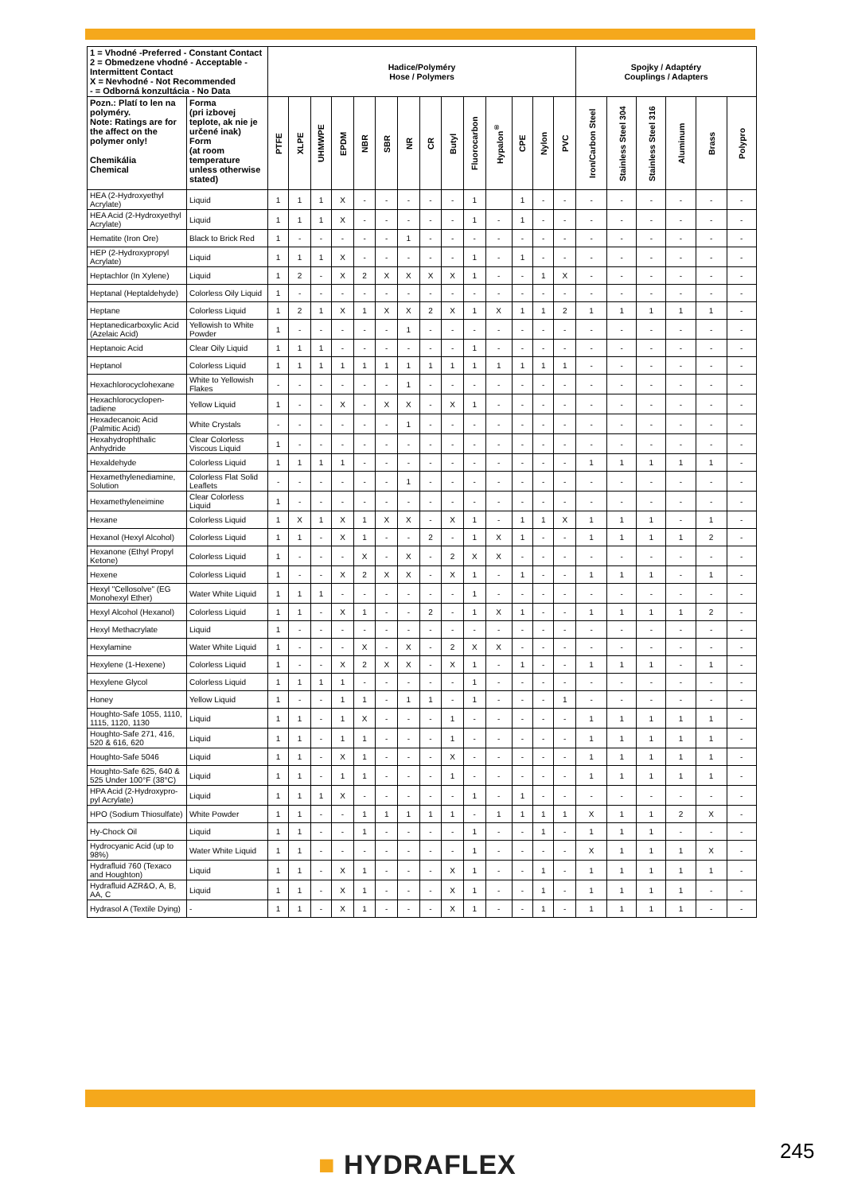| 1 = Vhodné -Preferred - Constant Contact 2 = Obmedzene vhodné - Acceptable - Intermittent Contact X = Nevhodné - Not Recommended - = Odborná konzultácia - No Data | | Hadice/Polyméry Hose / Polymers | | | | | | | | | | | | | | Spojky / Adaptéry Couplings / Adapters | | | | | |
| --- | --- | --- | --- | --- | --- | --- | --- | --- | --- | --- | --- | --- | --- | --- | --- | --- | --- | --- | --- | --- | --- |
| Pozn.: Platí to len na polyméry. Note: Ratings are for the affect on the polymer only! Chemikália Chemical | Forma (pri izbovej teplote, ak nie je určené inak) Form (at room temperature unless otherwise stated) | PTFE | XLPE | UHMWPE | EPDM | NBR | SBR | NR | CR | Butyl | Fluorocarbon | Hypalon<sup>®</sup> | CPE | Nylon | PVC | Iron/Carbon Steel | Stainless Steel 304 | Stainless Steel 316 | Aluminum | Brass | Polypro |
| HEA (2-Hydroxyethyl Acrylate) | Liquid | 1 | 1 | 1 | X | - | - | - | - | - | 1 | | 1 | - | - | - | - | - | - | - | - |
| HEA Acid (2-Hydroxyethyl Acrylate) | Liquid | 1 | 1 | 1 | X | - | - | - | - | - | 1 | - | 1 | - | - | - | - | - | - | - | - |
| Hematite (Iron Ore) | Black to Brick Red | 1 | - | - | - | - | - | 1 | - | - | - | - | - | - | - | - | - | - | - | - | - |
| HEP (2-Hydroxypropyl Acrylate) | Liquid | 1 | 1 | 1 | X | - | - | - | - | - | 1 | - | 1 | - | - | - | - | - | - | - | - |
| Heptachlor (In Xylene) | Liquid | 1 | 2 | - | X | 2 | X | X | X | X | 1 | - | - | 1 | X | - | - | - | - | - | - |
| Heptanal (Heptaldehyde) | Colorless Oily Liquid | 1 | - | - | - | - | - | - | - | - | - | - | - | - | - | - | - | - | - | - | - |
| Heptane | Colorless Liquid | 1 | 2 | 1 | X | 1 | X | X | 2 | X | 1 | X | 1 | 1 | 2 | 1 | 1 | 1 | 1 | 1 | - |
| Heptanedicarboxylic Acid (Azelaic Acid) | Yellowish to White Powder | 1 | - | - | - | - | - | 1 | - | - | - | - | - | - | - | - | - | - | - | - | - |
| Heptanoic Acid | Clear Oily Liquid | 1 | 1 | 1 | - | - | - | - | - | - | 1 | - | - | - | - | - | - | - | - | - | - |
| Heptanol | Colorless Liquid | 1 | 1 | 1 | 1 | 1 | 1 | 1 | 1 | 1 | 1 | 1 | 1 | 1 | 1 | - | - | - | - | - | - |
| Hexachlorocyclohexane | White to Yellowish Flakes | - | - | - | - | - | - | 1 | - | - | - | - | - | - | - | - | - | - | - | - | - |
| Hexachlorocyclopen-tadiene | Yellow Liquid | 1 | - | - | X | - | X | X | - | X | 1 | - | - | - | - | - | - | - | - | - | - |
| Hexadecanoic Acid (Palmitic Acid) | White Crystals | - | - | - | - | - | - | 1 | - | - | - | - | - | - | - | - | - | - | - | - | - |
| Hexahydrophthalic Anhydride | Clear Colorless Viscous Liquid | 1 | - | - | - | - | - | - | - | - | - | - | - | - | - | - | - | - | - | - | - |
| Hexaldehyde | Colorless Liquid | 1 | 1 | 1 | 1 | - | - | - | - | - | - | - | - | - | - | 1 | 1 | 1 | 1 | 1 | - |
| Hexamethylenediamine, Solution | Colorless Flat Solid Leaflets | - | - | - | - | - | - | 1 | - | - | - | - | - | - | - | - | - | - | - | - | - |
| Hexamethyleneimine | Clear Colorless Liquid | 1 | - | - | - | - | - | - | - | - | - | - | - | - | - | - | - | - | - | - | - |
| Hexane | Colorless Liquid | 1 | X | 1 | X | 1 | X | X | - | X | 1 | - | 1 | 1 | X | 1 | 1 | 1 | - | 1 | - |
| Hexanol (Hexyl Alcohol) | Colorless Liquid | 1 | 1 | - | X | 1 | - | - | 2 | - | 1 | X | 1 | - | - | 1 | 1 | 1 | 1 | 2 | - |
| Hexanone (Ethyl Propyl Ketone) | Colorless Liquid | 1 | - | - | - | X | - | X | - | 2 | X | X | - | - | - | - | - | - | - | - | - |
| Hexene | Colorless Liquid | 1 | - | - | X | 2 | X | X | - | X | 1 | - | 1 | - | - | 1 | 1 | 1 | - | 1 | - |
| Hexyl "Cellosolve" (EG Monohexyl Ether) | Water White Liquid | 1 | 1 | 1 | - | - | - | - | - | - | 1 | - | - | - | - | - | - | - | - | - | - |
| Hexyl Alcohol (Hexanol) | Colorless Liquid | 1 | 1 | - | X | 1 | - | - | 2 | - | 1 | X | 1 | - | - | 1 | 1 | 1 | 1 | 2 | - |
| Hexyl Methacrylate | Liquid | 1 | - | - | - | - | - | - | - | - | - | - | - | - | - | - | - | - | - | - | - |
| Hexylamine | Water White Liquid | 1 | - | - | - | X | - | X | - | 2 | X | X | - | - | - | - | - | - | - | - | - |
| Hexylene (1-Hexene) | Colorless Liquid | 1 | - | - | X | 2 | X | X | - | X | 1 | - | 1 | - | - | 1 | 1 | 1 | - | 1 | - |
| Hexylene Glycol | Colorless Liquid | 1 | 1 | 1 | 1 | - | - | - | - | - | 1 | - | - | - | - | - | - | - | - | - | - |
| Honey | Yellow Liquid | 1 | - | - | 1 | 1 | - | 1 | 1 | - | 1 | - | - | - | 1 | - | - | - | - | - | - |
| Houghto-Safe 1055, 1110, 1115, 1120, 1130 | Liquid | 1 | 1 | - | 1 | X | - | - | - | 1 | - | - | - | - | - | 1 | 1 | 1 | 1 | 1 | - |
| Houghto-Safe 271, 416, 520 & 616, 620 | Liquid | 1 | 1 | - | 1 | 1 | - | - | - | 1 | - | - | - | - | - | 1 | 1 | 1 | 1 | 1 | - |
| Houghto-Safe 5046 | Liquid | 1 | 1 | - | X | 1 | - | - | - | X | - | - | - | - | - | 1 | 1 | 1 | 1 | 1 | - |
| Houghto-Safe 625, 640 & 525 Under 100°F (38°C) | Liquid | 1 | 1 | - | 1 | 1 | - | - | - | 1 | - | - | - | - | - | 1 | 1 | 1 | 1 | 1 | - |
| HPA Acid (2-Hydroxypro-pyl Acrylate) | Liquid | 1 | 1 | 1 | X | - | - | - | - | - | 1 | - | 1 | - | - | - | - | - | - | - | - |
| HPO (Sodium Thiosulfate) | White Powder | 1 | 1 | - | - | 1 | 1 | 1 | 1 | 1 | - | 1 | 1 | 1 | 1 | X | 1 | 1 | 2 | X | - |
| Hy-Chock Oil | Liquid | 1 | 1 | - | - | 1 | - | - | - | - | 1 | - | - | 1 | - | 1 | 1 | 1 | - | - | - |
| Hydrocyanic Acid (up to 98%) | Water White Liquid | 1 | 1 | - | - | - | - | - | - | - | 1 | - | - | - | - | X | 1 | 1 | 1 | X | - |
| Hydrafluid 760 (Texaco and Houghton) | Liquid | 1 | 1 | - | X | 1 | - | - | - | X | 1 | - | - | 1 | - | 1 | 1 | 1 | 1 | 1 | - |
| Hydrafluid AZR&O, A, B, AA, C | Liquid | 1 | 1 | - | X | 1 | - | - | - | X | 1 | - | - | 1 | - | 1 | 1 | 1 | 1 | - | - |
| Hydrasol A (Textile Dying) | - | 1 | 1 | - | X | 1 | - | - | - | X | 1 | - | - | 1 | - | 1 | 1 | 1 | 1 | - | - |
■ HYDRAFLEX 245